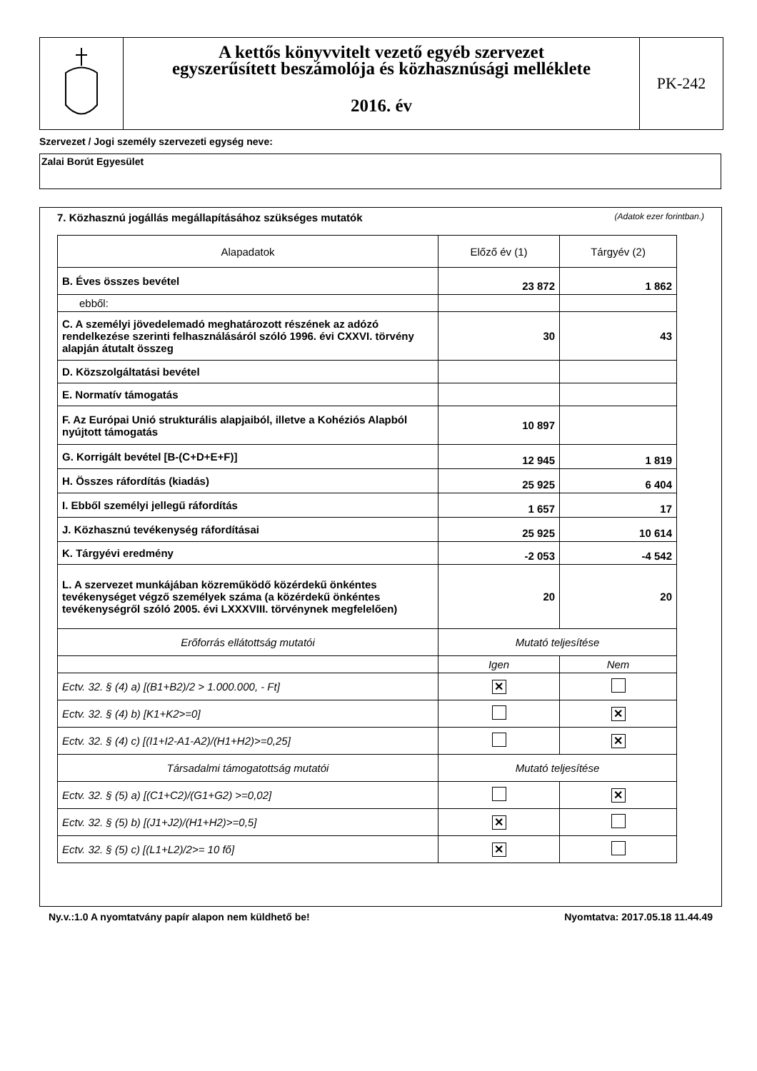A kettős könyvvitelt vezető egyéb szervezet
egyszerűsített beszámolója és közhasznúsági melléklete
2016. év
PK-242
Szervezet / Jogi személy szervezeti egység neve:
Zalai Borút Egyesület
7. Közhasznú jogállás megállapításához szükséges mutatók (Adatok ezer forintban.)
| Alapadatok | Előző év (1) | Tárgyév (2) |
| --- | --- | --- |
| B. Éves összes bevétel | 23 872 | 1 862 |
| ebből: | | |
| C. A személyi jövedelemadó meghatározott részének az adózó rendelkezése szerinti felhasználásáról szóló 1996. évi CXXVI. törvény alapján átutalt összeg | 30 | 43 |
| D. Közszolgáltatási bevétel | | |
| E. Normatív támogatás | | |
| F. Az Európai Unió strukturális alapjaiból, illetve a Kohéziós Alapból nyújtott támogatás | 10 897 | |
| G. Korrigált bevétel [B-(C+D+E+F)] | 12 945 | 1 819 |
| H. Összes ráfordítás (kiadás) | 25 925 | 6 404 |
| I. Ebből személyi jellegű ráfordítás | 1 657 | 17 |
| J. Közhasznú tevékenység ráfordításai | 25 925 | 10 614 |
| K. Tárgyévi eredmény | -2 053 | -4 542 |
| L. A szervezet munkájában közreműködő közérdekű önkéntes tevékenységet végző személyek száma (a közérdekű önkéntes tevékenységről szóló 2005. évi LXXXVIII. törvénynek megfelelően) | 20 | 20 |
| Erőforrás ellátottság mutatói | Mutató teljesítése | |
| | Igen | Nem |
| Ectv. 32. § (4) a) [(B1+B2)/2 > 1.000.000, - Ft] | ✕ | |
| Ectv. 32. § (4) b) [K1+K2>=0] | | ✕ |
| Ectv. 32. § (4) c) [(I1+I2-A1-A2)/(H1+H2)>=0,25] | | ✕ |
| Társadalmi támogatottság mutatói | Mutató teljesítése | |
| Ectv. 32. § (5) a) [(C1+C2)/(G1+G2) >=0,02] | | ✕ |
| Ectv. 32. § (5) b) [(J1+J2)/(H1+H2)>=0,5] | ✕ | |
| Ectv. 32. § (5) c) [(L1+L2)/2>= 10 fő] | ✕ | |
Ny.v.:1.0 A nyomtatvány papír alapon nem küldhető be! Nyomtatva: 2017.05.18 11.44.49